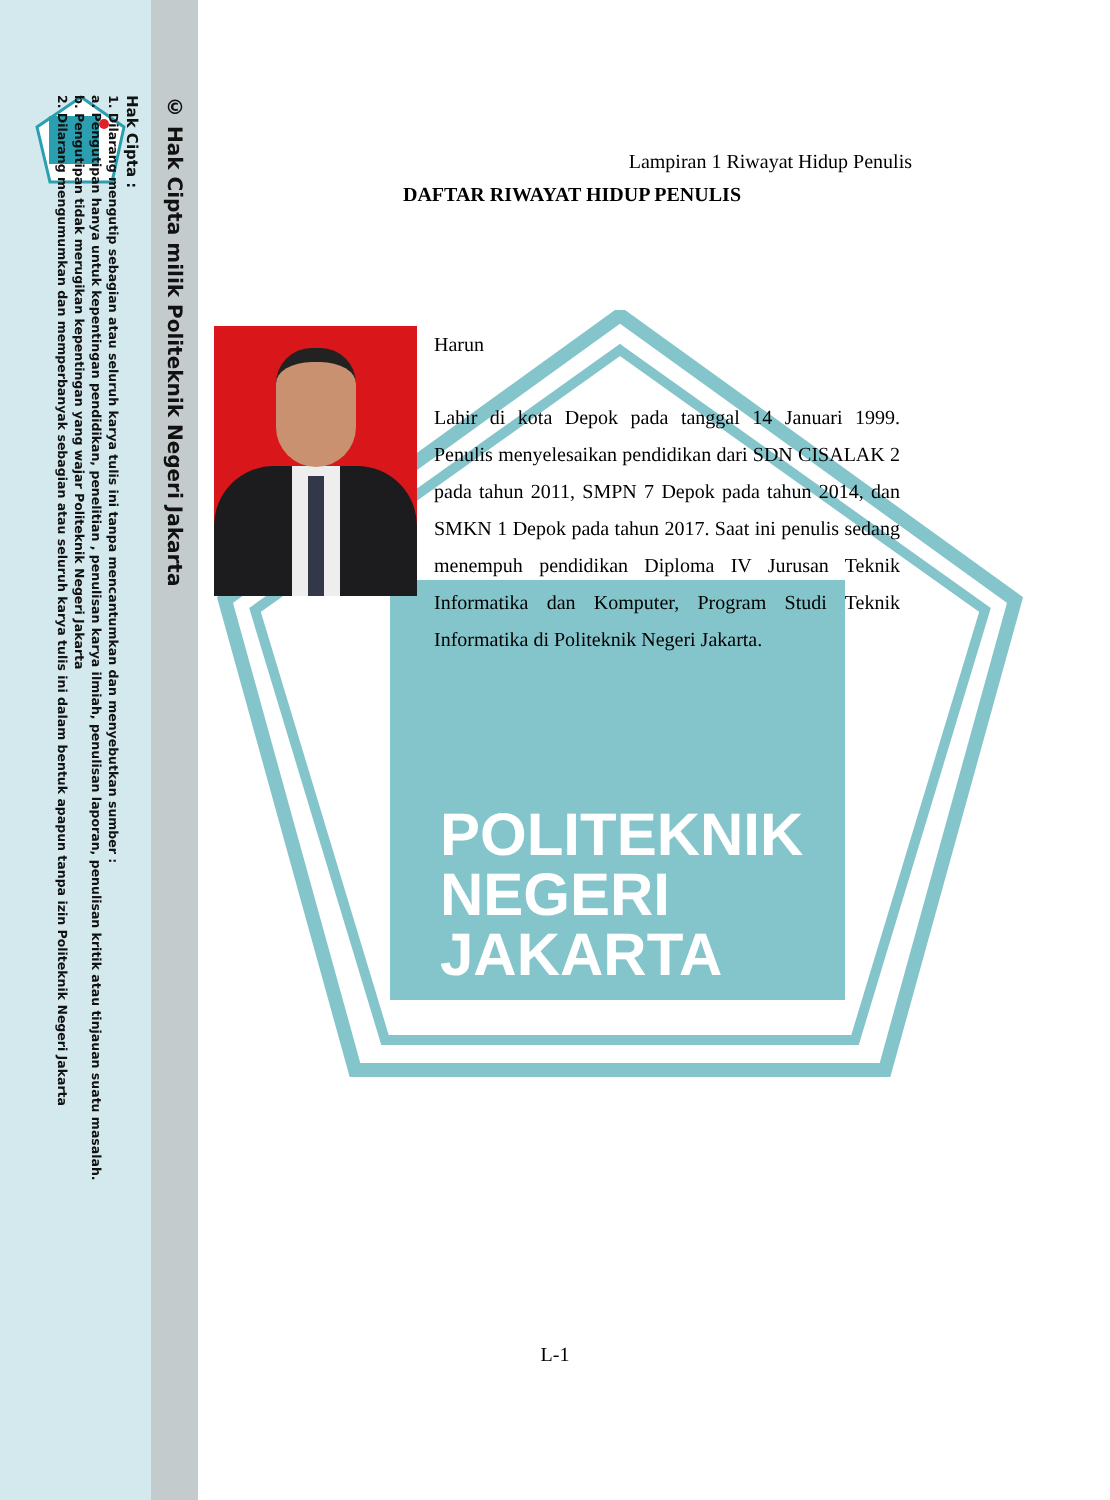POLITEKNIK
NEGERI
JAKARTA
© Hak Cipta milik Politeknik Negeri Jakarta
Hak Cipta :
1. Dilarang mengutip sebagian atau seluruh karya tulis ini tanpa mencantumkan dan menyebutkan sumber :
a. Pengutipan hanya untuk kepentingan pendidikan, penelitian , penulisan karya ilmiah, penulisan laporan, penulisan kritik atau tinjauan suatu masalah.
b. Pengutipan tidak merugikan kepentingan yang wajar Politeknik Negeri Jakarta
2. Dilarang mengumumkan dan memperbanyak sebagian atau seluruh karya tulis ini dalam bentuk apapun tanpa izin Politeknik Negeri Jakarta
Lampiran 1 Riwayat Hidup Penulis
DAFTAR RIWAYAT HIDUP PENULIS
Harun
Lahir di kota Depok pada tanggal 14 Januari 1999. Penulis menyelesaikan pendidikan dari SDN CISALAK 2 pada tahun 2011, SMPN 7 Depok pada tahun 2014, dan SMKN 1 Depok pada tahun 2017. Saat ini penulis sedang menempuh pendidikan Diploma IV Jurusan Teknik Informatika dan Komputer, Program Studi Teknik Informatika di Politeknik Negeri Jakarta.
L-1